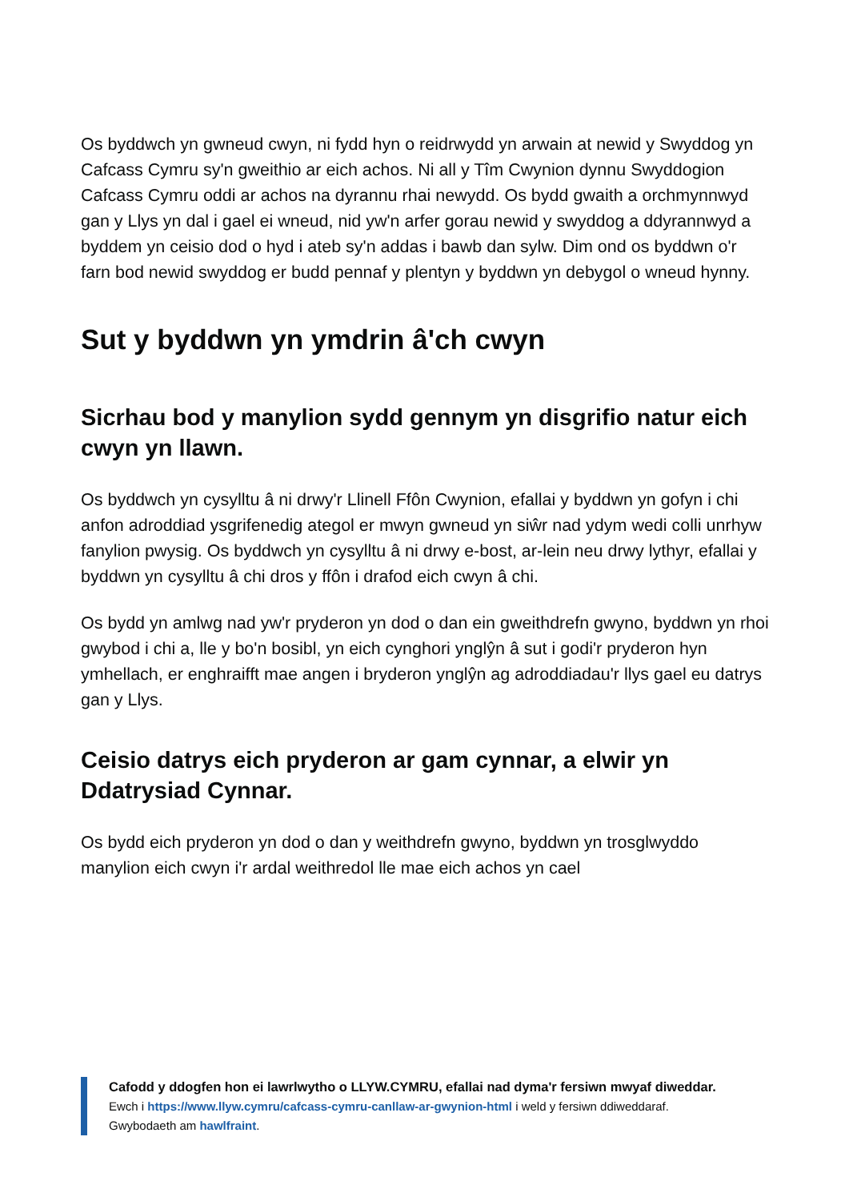Os byddwch yn gwneud cwyn, ni fydd hyn o reidrwydd yn arwain at newid y Swyddog yn Cafcass Cymru sy'n gweithio ar eich achos. Ni all y Tîm Cwynion dynnu Swyddogion Cafcass Cymru oddi ar achos na dyrannu rhai newydd. Os bydd gwaith a orchmynnwyd gan y Llys yn dal i gael ei wneud, nid yw'n arfer gorau newid y swyddog a ddyrannwyd a byddem yn ceisio dod o hyd i ateb sy'n addas i bawb dan sylw. Dim ond os byddwn o'r farn bod newid swyddog er budd pennaf y plentyn y byddwn yn debygol o wneud hynny.
Sut y byddwn yn ymdrin â'ch cwyn
Sicrhau bod y manylion sydd gennym yn disgrifio natur eich cwyn yn llawn.
Os byddwch yn cysylltu â ni drwy'r Llinell Ffôn Cwynion, efallai y byddwn yn gofyn i chi anfon adroddiad ysgrifenedig ategol er mwyn gwneud yn siŵr nad ydym wedi colli unrhyw fanylion pwysig. Os byddwch yn cysylltu â ni drwy e-bost, ar-lein neu drwy lythyr, efallai y byddwn yn cysylltu â chi dros y ffôn i drafod eich cwyn â chi.
Os bydd yn amlwg nad yw'r pryderon yn dod o dan ein gweithdrefn gwyno, byddwn yn rhoi gwybod i chi a, lle y bo'n bosibl, yn eich cynghori ynglŷn â sut i godi'r pryderon hyn ymhellach, er enghraifft mae angen i bryderon ynglŷn ag adroddiadau'r llys gael eu datrys gan y Llys.
Ceisio datrys eich pryderon ar gam cynnar, a elwir yn Ddatrysiad Cynnar.
Os bydd eich pryderon yn dod o dan y weithdrefn gwyno, byddwn yn trosglwyddo manylion eich cwyn i'r ardal weithredol lle mae eich achos yn cael
Cafodd y ddogfen hon ei lawrlwytho o LLYW.CYMRU, efallai nad dyma'r fersiwn mwyaf diweddar.
Ewch i https://www.llyw.cymru/cafcass-cymru-canllaw-ar-gwynion-html i weld y fersiwn ddiweddaraf.
Gwybodaeth am hawlfraint.